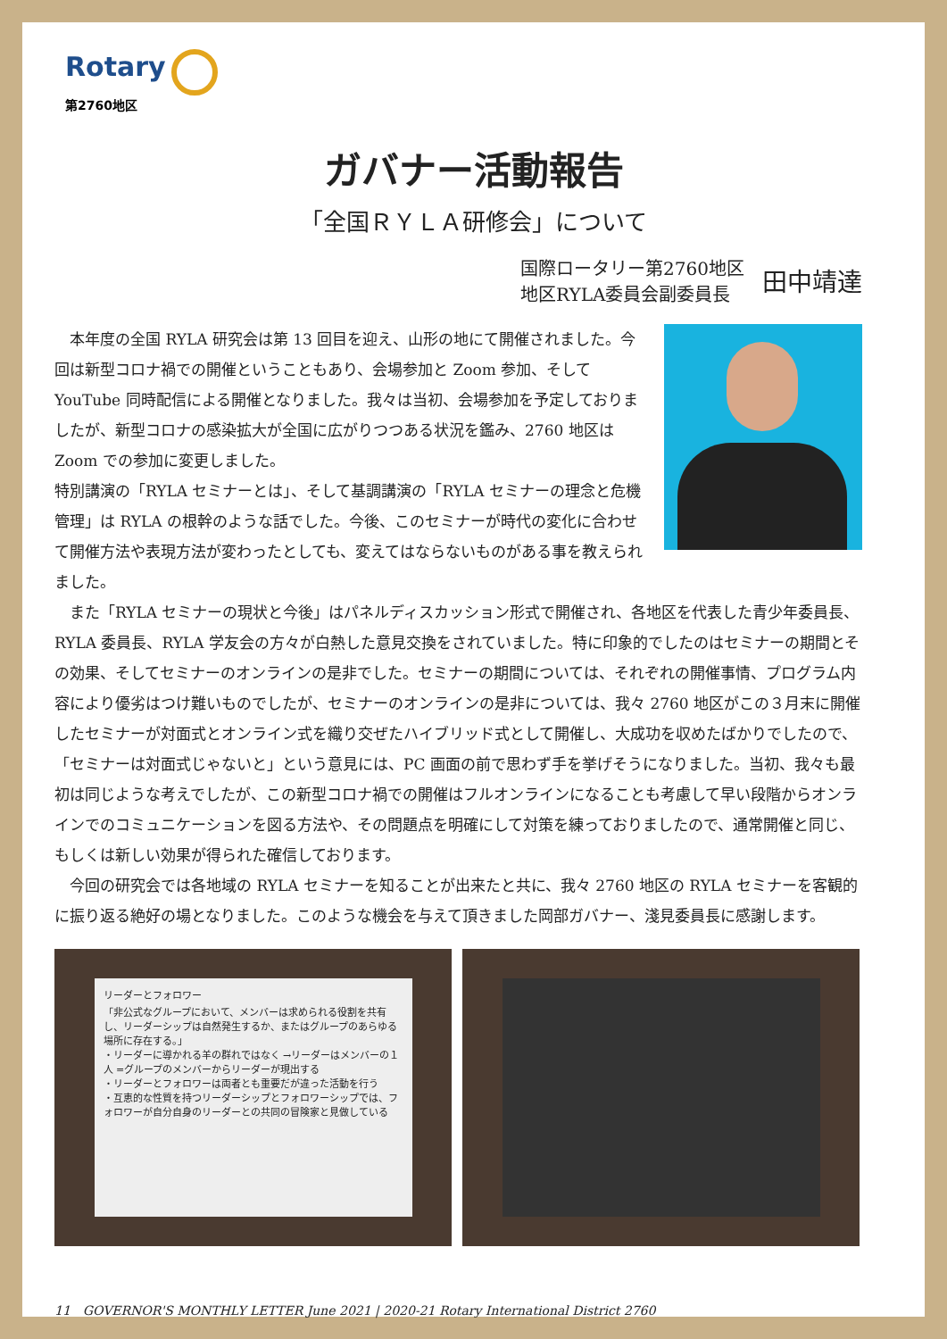Rotary
第2760地区
ガバナー活動報告
「全国ＲＹＬＡ研修会」について
国際ロータリー第2760地区
地区RYLA委員会副委員長
田中靖達
　本年度の全国 RYLA 研究会は第 13 回目を迎え、山形の地にて開催されました。今回は新型コロナ禍での開催ということもあり、会場参加と Zoom 参加、そして YouTube 同時配信による開催となりました。我々は当初、会場参加を予定しておりましたが、新型コロナの感染拡大が全国に広がりつつある状況を鑑み、2760 地区は Zoom での参加に変更しました。
特別講演の「RYLA セミナーとは」、そして基調講演の「RYLA セミナーの理念と危機管理」は RYLA の根幹のような話でした。今後、このセミナーが時代の変化に合わせて開催方法や表現方法が変わったとしても、変えてはならないものがある事を教えられました。
　また「RYLA セミナーの現状と今後」はパネルディスカッション形式で開催され、各地区を代表した青少年委員長、RYLA 委員長、RYLA 学友会の方々が白熱した意見交換をされていました。特に印象的でしたのはセミナーの期間とその効果、そしてセミナーのオンラインの是非でした。セミナーの期間については、それぞれの開催事情、プログラム内容により優劣はつけ難いものでしたが、セミナーのオンラインの是非については、我々 2760 地区がこの３月末に開催したセミナーが対面式とオンライン式を織り交ぜたハイブリッド式として開催し、大成功を収めたばかりでしたので、「セミナーは対面式じゃないと」という意見には、PC 画面の前で思わず手を挙げそうになりました。当初、我々も最初は同じような考えでしたが、この新型コロナ禍での開催はフルオンラインになることも考慮して早い段階からオンラインでのコミュニケーションを図る方法や、その問題点を明確にして対策を練っておりましたので、通常開催と同じ、もしくは新しい効果が得られた確信しております。
　今回の研究会では各地域の RYLA セミナーを知ることが出来たと共に、我々 2760 地区の RYLA セミナーを客観的に振り返る絶好の場となりました。このような機会を与えて頂きました岡部ガバナー、淺見委員長に感謝します。
リーダーとフォロワー
「非公式なグループにおいて、メンバーは求められる役割を共有し、リーダーシップは自然発生するか、またはグループのあらゆる場所に存在する。」
・リーダーに導かれる羊の群れではなく →リーダーはメンバーの１人 =グループのメンバーからリーダーが現出する
・リーダーとフォロワーは両者とも重要だが違った活動を行う
・互恵的な性質を持つリーダーシップとフォロワーシップでは、フォロワーが自分自身のリーダーとの共同の冒険家と見做している
11　GOVERNOR'S MONTHLY LETTER June 2021 | 2020-21 Rotary International District 2760